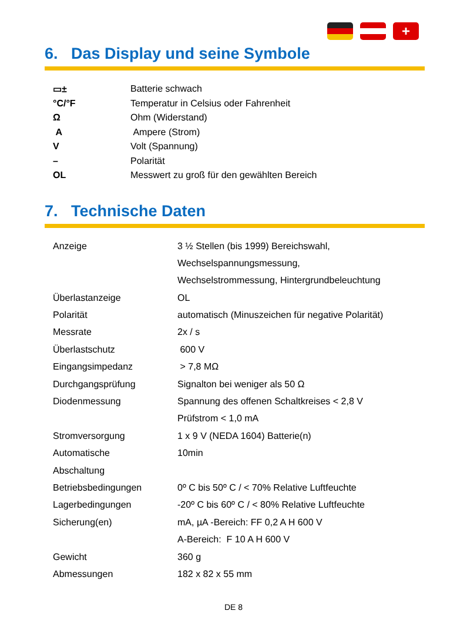+
6. Das Display und seine Symbole
| ▭± | Batterie schwach |
| °C/°F | Temperatur in Celsius oder Fahrenheit |
| Ω | Ohm (Widerstand) |
| A | Ampere (Strom) |
| V | Volt (Spannung) |
| – | Polarität |
| OL | Messwert zu groß für den gewählten Bereich |
7. Technische Daten
| Anzeige | 3 ½ Stellen (bis 1999) Bereichswahl, |
| | Wechselspannungsmessung, |
| | Wechselstrommessung, Hintergrundbeleuchtung |
| Überlastanzeige | OL |
| Polarität | automatisch (Minuszeichen für negative Polarität) |
| Messrate | 2x / s |
| Überlastschutz | 600 V |
| Eingangsimpedanz | > 7,8 MΩ |
| Durchgangsprüfung | Signalton bei weniger als 50 Ω |
| Diodenmessung | Spannung des offenen Schaltkreises < 2,8 V |
| | Prüfstrom < 1,0 mA |
| Stromversorgung | 1 x 9 V (NEDA 1604) Batterie(n) |
| Automatische | 10min |
| Abschaltung | |
| Betriebsbedingungen | 0º C bis 50º C / < 70% Relative Luftfeuchte |
| Lagerbedingungen | -20º C bis 60º C / < 80% Relative Luftfeuchte |
| Sicherung(en) | mA, µA -Bereich: FF 0,2 A H 600 V |
| | A-Bereich: F 10 A H 600 V |
| Gewicht | 360 g |
| Abmessungen | 182 x 82 x 55 mm |
DE 8